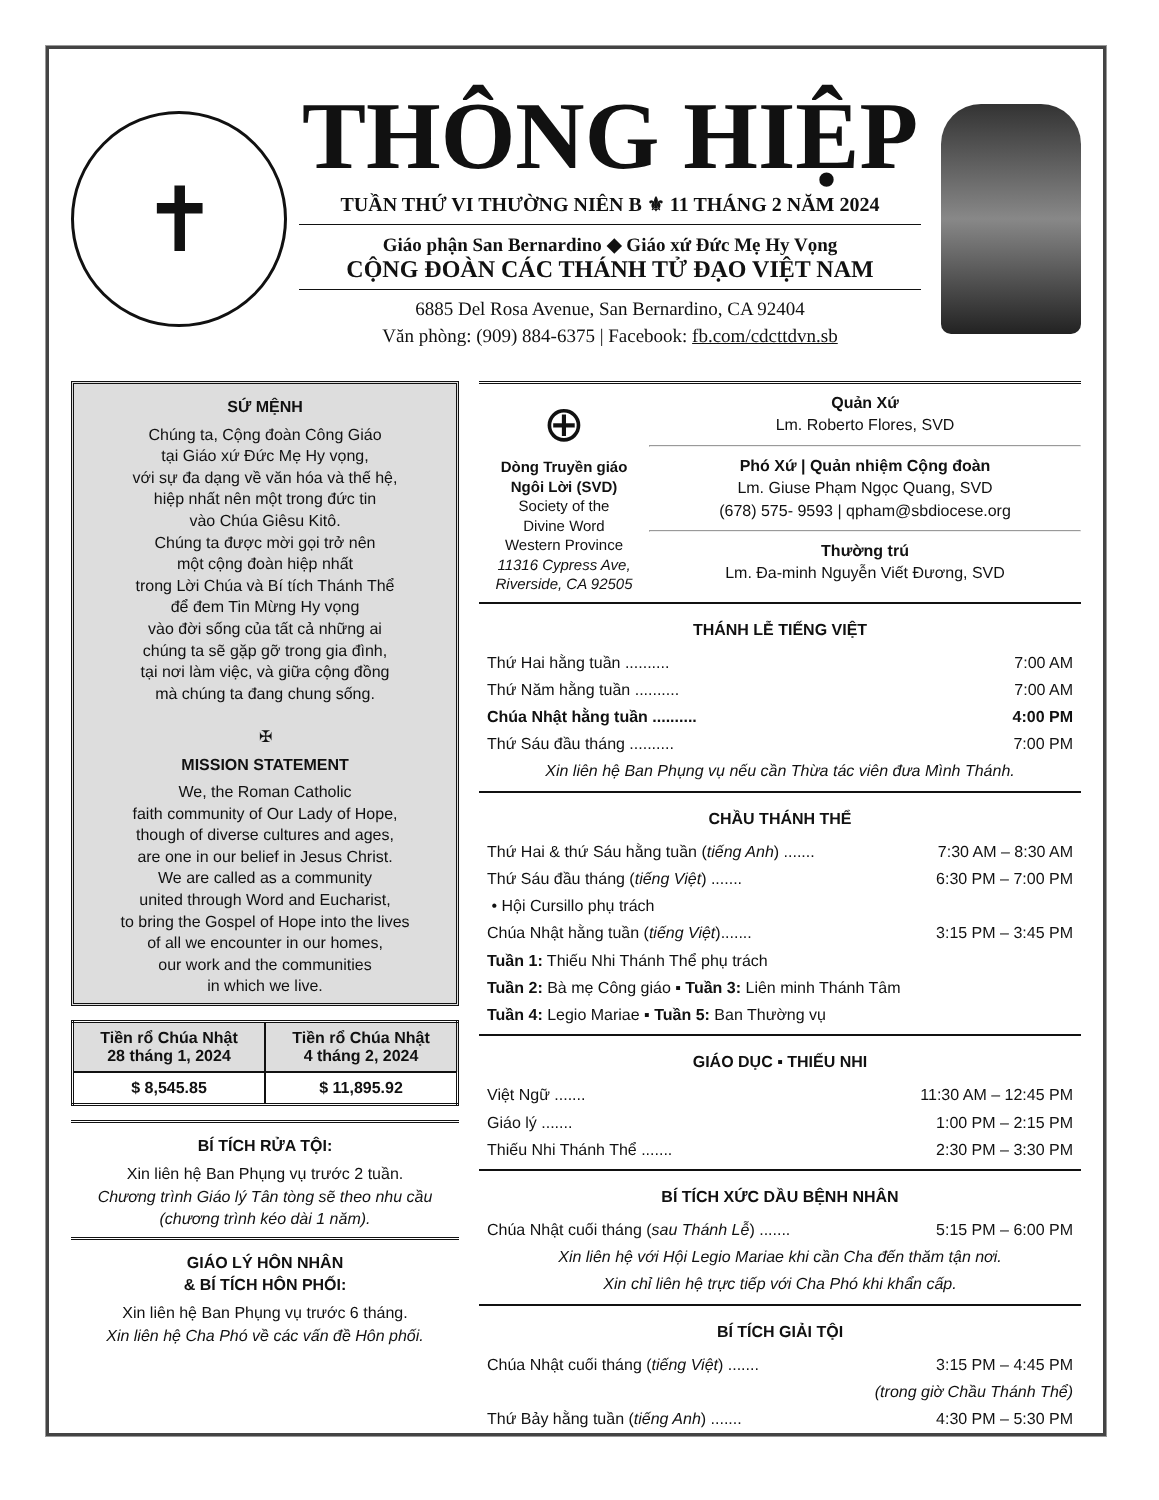✝
THÔNG HIỆP
TUẦN THỨ VI THƯỜNG NIÊN B ⚜ 11 THÁNG 2 NĂM 2024
Giáo phận San Bernardino ◆ Giáo xứ Đức Mẹ Hy Vọng
CỘNG ĐOÀN CÁC THÁNH TỬ ĐẠO VIỆT NAM
6885 Del Rosa Avenue, San Bernardino, CA 92404
Văn phòng: (909) 884-6375 | Facebook: fb.com/cdcttdvn.sb
SỨ MỆNH
Chúng ta, Cộng đoàn Công Giáo
tại Giáo xứ Đức Mẹ Hy vọng,
với sự đa dạng về văn hóa và thế hệ,
hiệp nhất nên một trong đức tin
vào Chúa Giêsu Kitô.
Chúng ta được mời gọi trở nên
một cộng đoàn hiệp nhất
trong Lời Chúa và Bí tích Thánh Thể
để đem Tin Mừng Hy vọng
vào đời sống của tất cả những ai
chúng ta sẽ gặp gỡ trong gia đình,
tại nơi làm việc, và giữa cộng đồng
mà chúng ta đang chung sống.
✠
MISSION STATEMENT
We, the Roman Catholic
faith community of Our Lady of Hope,
though of diverse cultures and ages,
are one in our belief in Jesus Christ.
We are called as a community
united through Word and Eucharist,
to bring the Gospel of Hope into the lives
of all we encounter in our homes,
our work and the communities
in which we live.
| Tiền rổ Chúa Nhật 28 tháng 1, 2024 | Tiền rổ Chúa Nhật 4 tháng 2, 2024 |
| --- | --- |
| $ 8,545.85 | $ 11,895.92 |
BÍ TÍCH RỬA TỘI:
Xin liên hệ Ban Phụng vụ trước 2 tuần.
Chương trình Giáo lý Tân tòng sẽ theo nhu cầu (chương trình kéo dài 1 năm).
GIÁO LÝ HÔN NHÂN
& BÍ TÍCH HÔN PHỐI:
Xin liên hệ Ban Phụng vụ trước 6 tháng.
Xin liên hệ Cha Phó về các vấn đề Hôn phối.
⊕
Dòng Truyền giáo
Ngôi Lời (SVD)
Society of the
Divine Word
Western Province
11316 Cypress Ave,
Riverside, CA 92505
Quản Xứ
Lm. Roberto Flores, SVD
Phó Xứ | Quản nhiệm Cộng đoàn
Lm. Giuse Phạm Ngọc Quang, SVD
(678) 575- 9593 | qpham@sbdiocese.org
Thường trú
Lm. Đa-minh Nguyễn Viết Đương, SVD
THÁNH LỄ TIẾNG VIỆT
Thứ Hai hằng tuần .......... 7:00 AM
Thứ Năm hằng tuần .......... 7:00 AM
Chúa Nhật hằng tuần .......... 4:00 PM
Thứ Sáu đầu tháng .......... 7:00 PM
Xin liên hệ Ban Phụng vụ nếu cần Thừa tác viên đưa Mình Thánh.
CHẦU THÁNH THỂ
Thứ Hai & thứ Sáu hằng tuần (tiếng Anh) ....... 7:30 AM – 8:30 AM
Thứ Sáu đầu tháng (tiếng Việt) ....... 6:30 PM – 7:00 PM
• Hội Cursillo phụ trách
Chúa Nhật hằng tuần (tiếng Việt)....... 3:15 PM – 3:45 PM
Tuần 1: Thiếu Nhi Thánh Thể phụ trách
Tuần 2: Bà mẹ Công giáo ▪ Tuần 3: Liên minh Thánh Tâm
Tuần 4: Legio Mariae ▪ Tuần 5: Ban Thường vụ
GIÁO DỤC ▪ THIẾU NHI
Việt Ngữ ....... 11:30 AM – 12:45 PM
Giáo lý ....... 1:00 PM – 2:15 PM
Thiếu Nhi Thánh Thể ....... 2:30 PM – 3:30 PM
BÍ TÍCH XỨC DẦU BỆNH NHÂN
Chúa Nhật cuối tháng (sau Thánh Lễ) ....... 5:15 PM – 6:00 PM
Xin liên hệ với Hội Legio Mariae khi cần Cha đến thăm tận nơi.
Xin chỉ liên hệ trực tiếp với Cha Phó khi khẩn cấp.
BÍ TÍCH GIẢI TỘI
Chúa Nhật cuối tháng (tiếng Việt) ....... 3:15 PM – 4:45 PM
(trong giờ Chầu Thánh Thể)
Thứ Bảy hằng tuần (tiếng Anh) ....... 4:30 PM – 5:30 PM